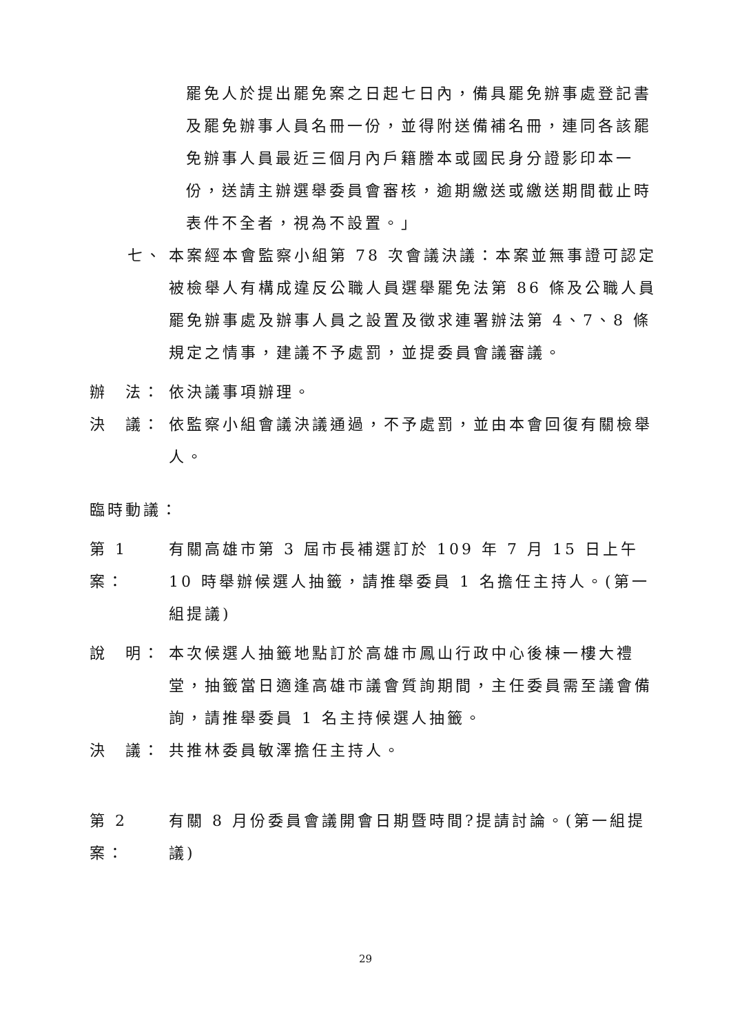罷免人於提出罷免案之日起七日內，備具罷免辦事處登記書及罷免辦事人員名冊一份，並得附送備補名冊，連同各該罷免辦事人員最近三個月內戶籍謄本或國民身分證影印本一份，送請主辦選舉委員會審核，逾期繳送或繳送期間截止時表件不全者，視為不設置。」
七、 本案經本會監察小組第 78 次會議決議：本案並無事證可認定被檢舉人有構成違反公職人員選舉罷免法第 86 條及公職人員罷免辦事處及辦事人員之設置及徵求連署辦法第 4、7、8 條規定之情事，建議不予處罰，並提委員會議審議。
辦　法： 依決議事項辦理。
決　議： 依監察小組會議決議通過，不予處罰，並由本會回復有關檢舉人。
臨時動議：
第 1 案：
有關高雄市第 3 屆市長補選訂於 109 年 7 月 15 日上午 10 時舉辦候選人抽籤，請推舉委員 1 名擔任主持人。(第一組提議)
說　明： 本次候選人抽籤地點訂於高雄市鳳山行政中心後棟一樓大禮堂，抽籤當日適逢高雄市議會質詢期間，主任委員需至議會備詢，請推舉委員 1 名主持候選人抽籤。
決　議： 共推林委員敏澤擔任主持人。
第 2 案：
有關 8 月份委員會議開會日期暨時間?提請討論。(第一組提議)
29